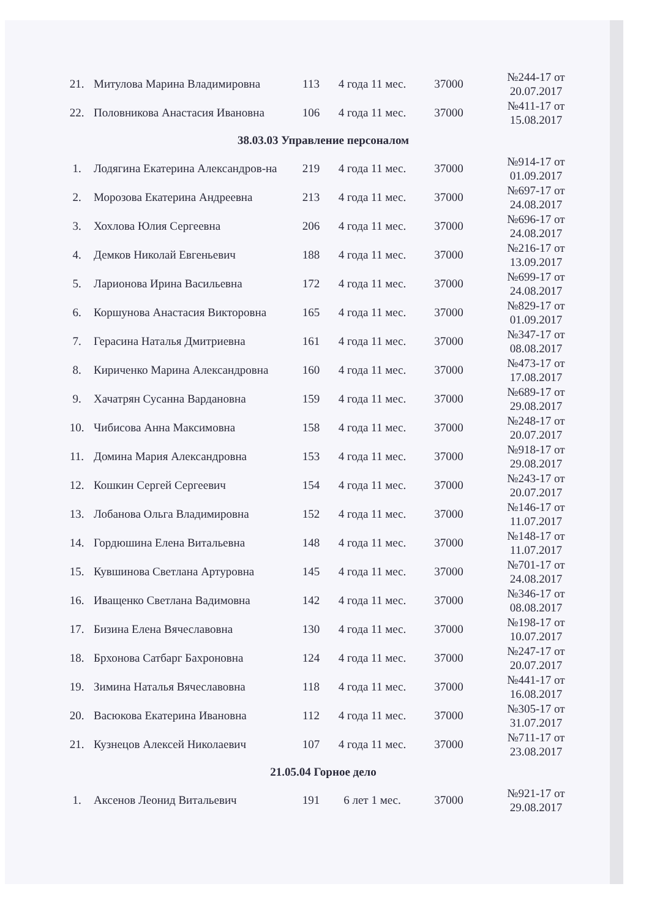| 21. | Митулова Марина Владимировна | 113 | 4 года 11 мес. | 37000 | №244-17 от 20.07.2017 |
| 22. | Половникова Анастасия Ивановна | 106 | 4 года 11 мес. | 37000 | №411-17 от 15.08.2017 |
| 38.03.03 Управление персоналом | | | | | |
| 1. | Лодягина Екатерина Александров-на | 219 | 4 года 11 мес. | 37000 | №914-17 от 01.09.2017 |
| 2. | Морозова Екатерина Андреевна | 213 | 4 года 11 мес. | 37000 | №697-17 от 24.08.2017 |
| 3. | Хохлова Юлия Сергеевна | 206 | 4 года 11 мес. | 37000 | №696-17 от 24.08.2017 |
| 4. | Демков Николай Евгеньевич | 188 | 4 года 11 мес. | 37000 | №216-17 от 13.09.2017 |
| 5. | Ларионова Ирина Васильевна | 172 | 4 года 11 мес. | 37000 | №699-17 от 24.08.2017 |
| 6. | Коршунова Анастасия Викторовна | 165 | 4 года 11 мес. | 37000 | №829-17 от 01.09.2017 |
| 7. | Герасина Наталья Дмитриевна | 161 | 4 года 11 мес. | 37000 | №347-17 от 08.08.2017 |
| 8. | Кириченко Марина Александровна | 160 | 4 года 11 мес. | 37000 | №473-17 от 17.08.2017 |
| 9. | Хачатрян Сусанна Вардановна | 159 | 4 года 11 мес. | 37000 | №689-17 от 29.08.2017 |
| 10. | Чибисова Анна Максимовна | 158 | 4 года 11 мес. | 37000 | №248-17 от 20.07.2017 |
| 11. | Домина Мария Александровна | 153 | 4 года 11 мес. | 37000 | №918-17 от 29.08.2017 |
| 12. | Кошкин Сергей Сергеевич | 154 | 4 года 11 мес. | 37000 | №243-17 от 20.07.2017 |
| 13. | Лобанова Ольга Владимировна | 152 | 4 года 11 мес. | 37000 | №146-17 от 11.07.2017 |
| 14. | Гордюшина Елена Витальевна | 148 | 4 года 11 мес. | 37000 | №148-17 от 11.07.2017 |
| 15. | Кувшинова Светлана Артуровна | 145 | 4 года 11 мес. | 37000 | №701-17 от 24.08.2017 |
| 16. | Иващенко Светлана Вадимовна | 142 | 4 года 11 мес. | 37000 | №346-17 от 08.08.2017 |
| 17. | Бизина Елена Вячеславовна | 130 | 4 года 11 мес. | 37000 | №198-17 от 10.07.2017 |
| 18. | Брхонова Сатбарг Бахроновна | 124 | 4 года 11 мес. | 37000 | №247-17 от 20.07.2017 |
| 19. | Зимина Наталья Вячеславовна | 118 | 4 года 11 мес. | 37000 | №441-17 от 16.08.2017 |
| 20. | Васюкова Екатерина Ивановна | 112 | 4 года 11 мес. | 37000 | №305-17 от 31.07.2017 |
| 21. | Кузнецов Алексей Николаевич | 107 | 4 года 11 мес. | 37000 | №711-17 от 23.08.2017 |
| 21.05.04 Горное дело | | | | | |
| 1. | Аксенов Леонид Витальевич | 191 | 6 лет 1 мес. | 37000 | №921-17 от 29.08.2017 |